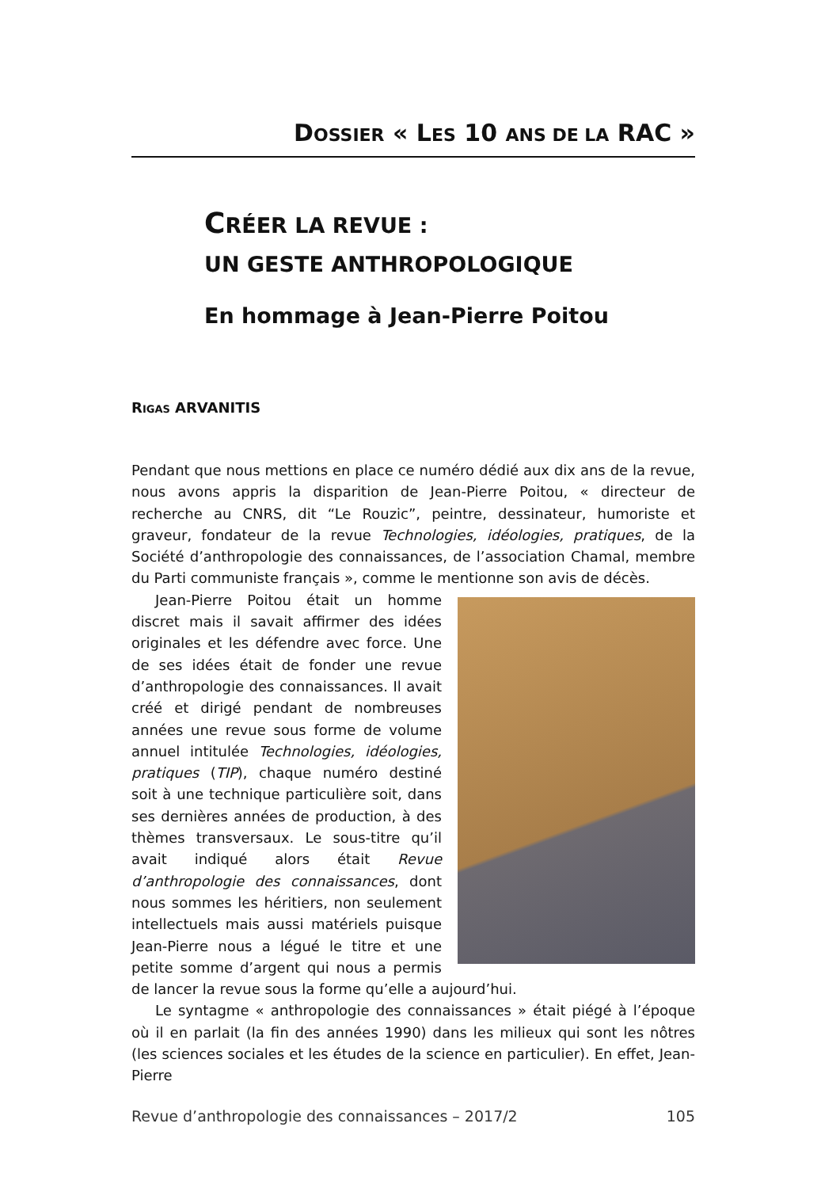DOSSIER « LES 10 ANS DE LA RAC »
CRÉER LA REVUE :
UN GESTE ANTHROPOLOGIQUE
En hommage à Jean-Pierre Poitou
RIGAS ARVANITIS
Pendant que nous mettions en place ce numéro dédié aux dix ans de la revue, nous avons appris la disparition de Jean-Pierre Poitou, « directeur de recherche au CNRS, dit “Le Rouzic”, peintre, dessinateur, humoriste et graveur, fondateur de la revue Technologies, idéologies, pratiques, de la Société d’anthropologie des connaissances, de l’association Chamal, membre du Parti communiste français », comme le mentionne son avis de décès.
Jean-Pierre Poitou était un homme discret mais il savait affirmer des idées originales et les défendre avec force. Une de ses idées était de fonder une revue d’anthropologie des connaissances. Il avait créé et dirigé pendant de nombreuses années une revue sous forme de volume annuel intitulée Technologies, idéologies, pratiques (TIP), chaque numéro destiné soit à une technique particulière soit, dans ses dernières années de production, à des thèmes transversaux. Le sous-titre qu’il avait indiqué alors était Revue d’anthropologie des connaissances, dont nous sommes les héritiers, non seulement intellectuels mais aussi matériels puisque Jean-Pierre nous a légué le titre et une petite somme d’argent qui nous a permis de lancer la revue sous la forme qu’elle a aujourd’hui.
Le syntagme « anthropologie des connaissances » était piégé à l’époque où il en parlait (la fin des années 1990) dans les milieux qui sont les nôtres (les sciences sociales et les études de la science en particulier). En effet, Jean-Pierre
Revue d’anthropologie des connaissances – 2017/2 105